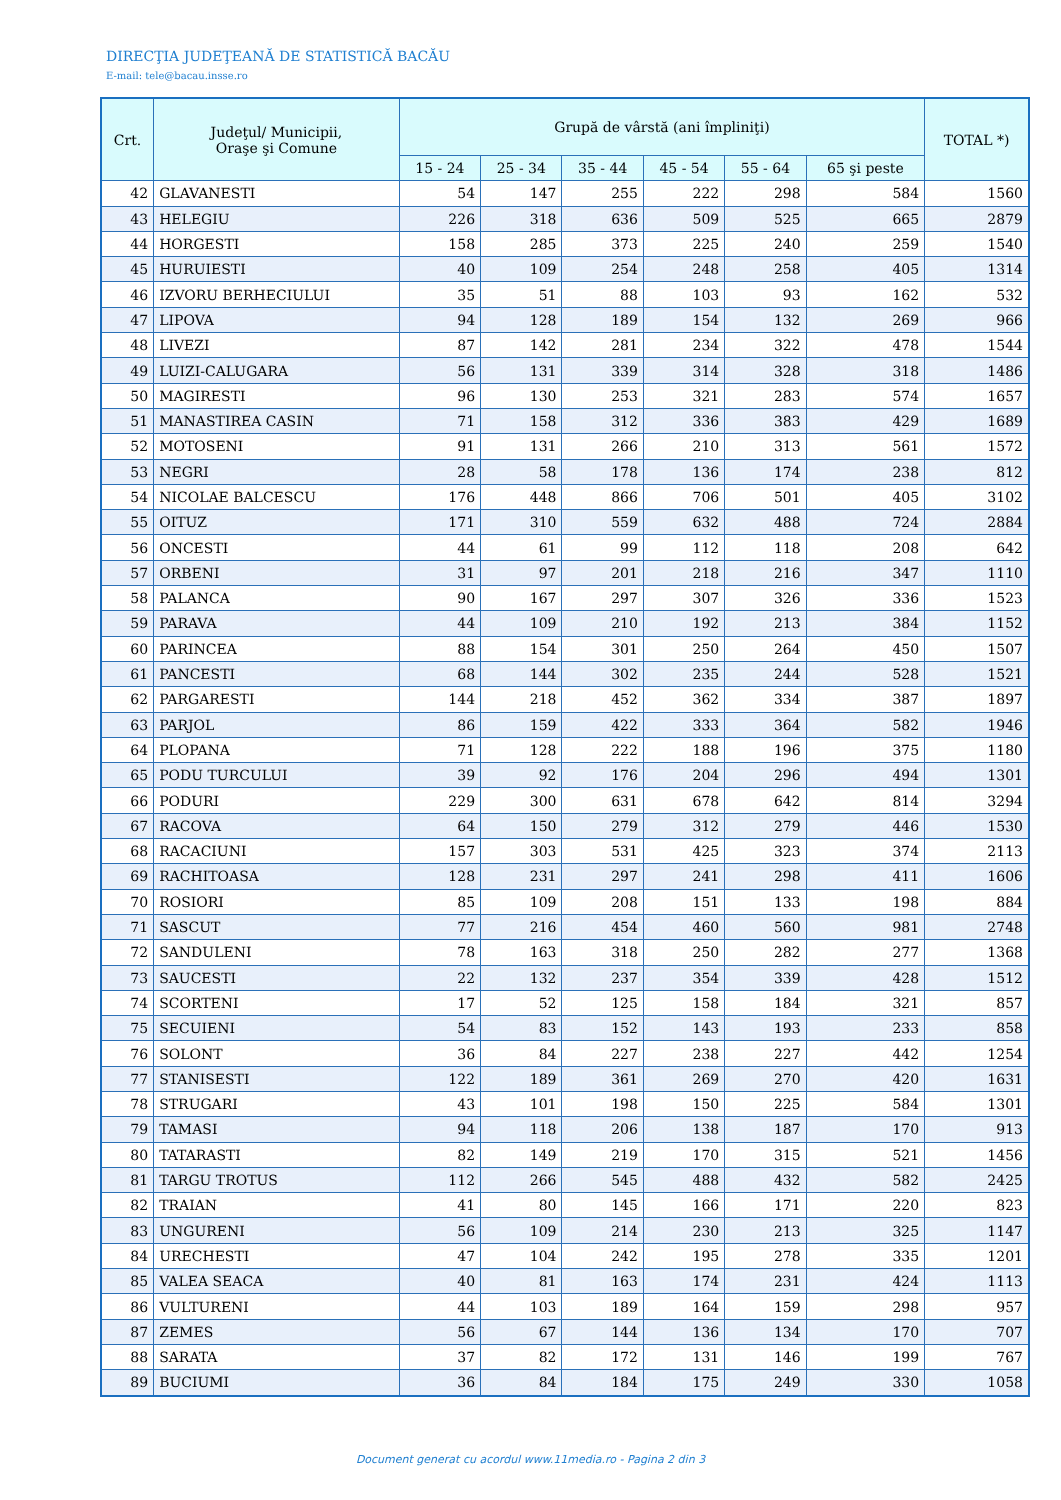DIRECŢIA JUDEŢEANĂ DE STATISTICĂ BACĂU
E-mail: tele@bacau.insse.ro
| Crt. | Judeţul/ Municipii, Oraşe şi Comune | Grupă de vârstă (ani împliniţi) | | | | | | TOTAL *) |
| --- | --- | --- | --- | --- | --- | --- | --- | --- |
| | | 15 - 24 | 25 - 34 | 35 - 44 | 45 - 54 | 55 - 64 | 65 şi peste | |
| 42 | GLAVANESTI | 54 | 147 | 255 | 222 | 298 | 584 | 1560 |
| 43 | HELEGIU | 226 | 318 | 636 | 509 | 525 | 665 | 2879 |
| 44 | HORGESTI | 158 | 285 | 373 | 225 | 240 | 259 | 1540 |
| 45 | HURUIESTI | 40 | 109 | 254 | 248 | 258 | 405 | 1314 |
| 46 | IZVORU BERHECIULUI | 35 | 51 | 88 | 103 | 93 | 162 | 532 |
| 47 | LIPOVA | 94 | 128 | 189 | 154 | 132 | 269 | 966 |
| 48 | LIVEZI | 87 | 142 | 281 | 234 | 322 | 478 | 1544 |
| 49 | LUIZI-CALUGARA | 56 | 131 | 339 | 314 | 328 | 318 | 1486 |
| 50 | MAGIRESTI | 96 | 130 | 253 | 321 | 283 | 574 | 1657 |
| 51 | MANASTIREA CASIN | 71 | 158 | 312 | 336 | 383 | 429 | 1689 |
| 52 | MOTOSENI | 91 | 131 | 266 | 210 | 313 | 561 | 1572 |
| 53 | NEGRI | 28 | 58 | 178 | 136 | 174 | 238 | 812 |
| 54 | NICOLAE BALCESCU | 176 | 448 | 866 | 706 | 501 | 405 | 3102 |
| 55 | OITUZ | 171 | 310 | 559 | 632 | 488 | 724 | 2884 |
| 56 | ONCESTI | 44 | 61 | 99 | 112 | 118 | 208 | 642 |
| 57 | ORBENI | 31 | 97 | 201 | 218 | 216 | 347 | 1110 |
| 58 | PALANCA | 90 | 167 | 297 | 307 | 326 | 336 | 1523 |
| 59 | PARAVA | 44 | 109 | 210 | 192 | 213 | 384 | 1152 |
| 60 | PARINCEA | 88 | 154 | 301 | 250 | 264 | 450 | 1507 |
| 61 | PANCESTI | 68 | 144 | 302 | 235 | 244 | 528 | 1521 |
| 62 | PARGARESTI | 144 | 218 | 452 | 362 | 334 | 387 | 1897 |
| 63 | PARJOL | 86 | 159 | 422 | 333 | 364 | 582 | 1946 |
| 64 | PLOPANA | 71 | 128 | 222 | 188 | 196 | 375 | 1180 |
| 65 | PODU TURCULUI | 39 | 92 | 176 | 204 | 296 | 494 | 1301 |
| 66 | PODURI | 229 | 300 | 631 | 678 | 642 | 814 | 3294 |
| 67 | RACOVA | 64 | 150 | 279 | 312 | 279 | 446 | 1530 |
| 68 | RACACIUNI | 157 | 303 | 531 | 425 | 323 | 374 | 2113 |
| 69 | RACHITOASA | 128 | 231 | 297 | 241 | 298 | 411 | 1606 |
| 70 | ROSIORI | 85 | 109 | 208 | 151 | 133 | 198 | 884 |
| 71 | SASCUT | 77 | 216 | 454 | 460 | 560 | 981 | 2748 |
| 72 | SANDULENI | 78 | 163 | 318 | 250 | 282 | 277 | 1368 |
| 73 | SAUCESTI | 22 | 132 | 237 | 354 | 339 | 428 | 1512 |
| 74 | SCORTENI | 17 | 52 | 125 | 158 | 184 | 321 | 857 |
| 75 | SECUIENI | 54 | 83 | 152 | 143 | 193 | 233 | 858 |
| 76 | SOLONT | 36 | 84 | 227 | 238 | 227 | 442 | 1254 |
| 77 | STANISESTI | 122 | 189 | 361 | 269 | 270 | 420 | 1631 |
| 78 | STRUGARI | 43 | 101 | 198 | 150 | 225 | 584 | 1301 |
| 79 | TAMASI | 94 | 118 | 206 | 138 | 187 | 170 | 913 |
| 80 | TATARASTI | 82 | 149 | 219 | 170 | 315 | 521 | 1456 |
| 81 | TARGU TROTUS | 112 | 266 | 545 | 488 | 432 | 582 | 2425 |
| 82 | TRAIAN | 41 | 80 | 145 | 166 | 171 | 220 | 823 |
| 83 | UNGURENI | 56 | 109 | 214 | 230 | 213 | 325 | 1147 |
| 84 | URECHESTI | 47 | 104 | 242 | 195 | 278 | 335 | 1201 |
| 85 | VALEA SEACA | 40 | 81 | 163 | 174 | 231 | 424 | 1113 |
| 86 | VULTURENI | 44 | 103 | 189 | 164 | 159 | 298 | 957 |
| 87 | ZEMES | 56 | 67 | 144 | 136 | 134 | 170 | 707 |
| 88 | SARATA | 37 | 82 | 172 | 131 | 146 | 199 | 767 |
| 89 | BUCIUMI | 36 | 84 | 184 | 175 | 249 | 330 | 1058 |
Document generat cu acordul www.11media.ro - Pagina 2 din 3